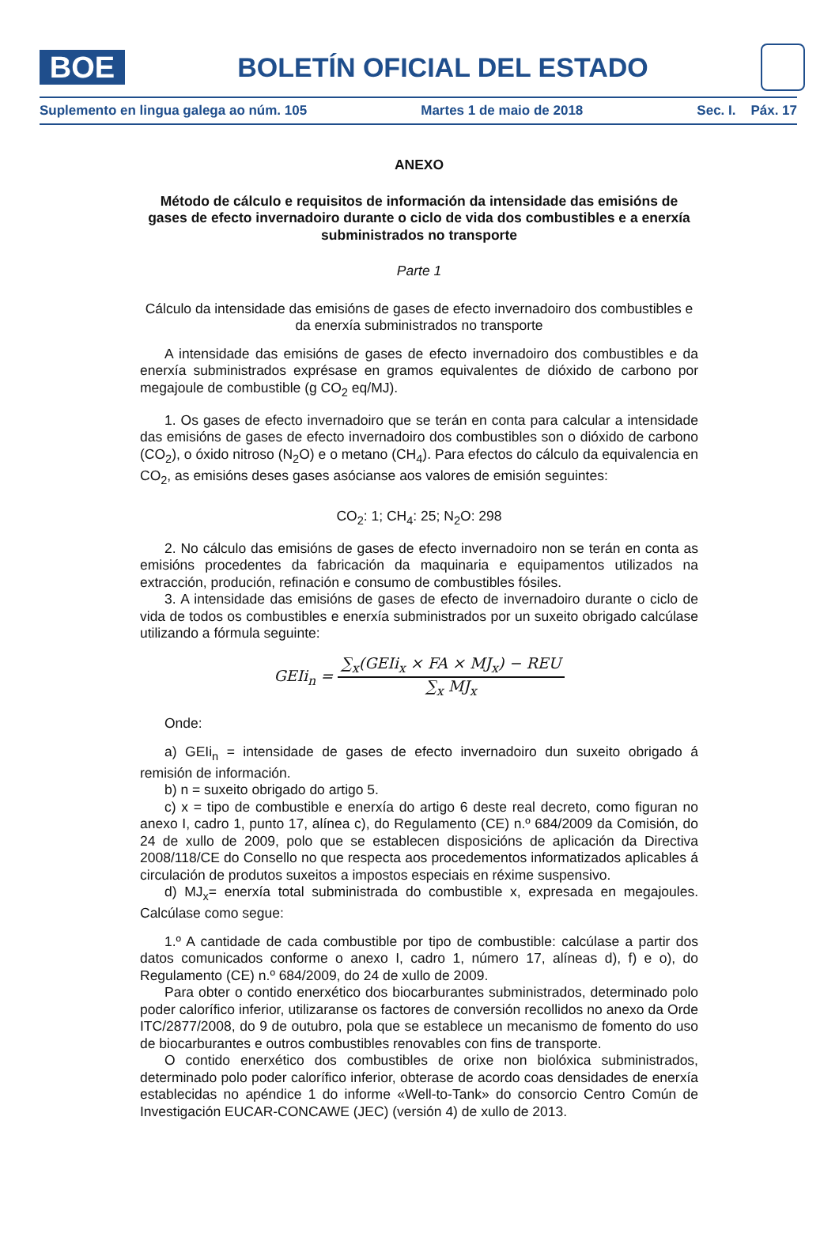BOE
BOLETÍN OFICIAL DEL ESTADO
Suplemento en lingua galega ao núm. 105 Martes 1 de maio de 2018 Sec. I. Páx. 17
ANEXO
Método de cálculo e requisitos de información da intensidade das emisións de gases de efecto invernadoiro durante o ciclo de vida dos combustibles e a enerxía subministrados no transporte
Parte 1
Cálculo da intensidade das emisións de gases de efecto invernadoiro dos combustibles e da enerxía subministrados no transporte
A intensidade das emisións de gases de efecto invernadoiro dos combustibles e da enerxía subministrados exprésase en gramos equivalentes de dióxido de carbono por megajoule de combustible (g CO<sub>2</sub> eq/MJ).
1. Os gases de efecto invernadoiro que se terán en conta para calcular a intensidade das emisións de gases de efecto invernadoiro dos combustibles son o dióxido de carbono (CO<sub>2</sub>), o óxido nitroso (N<sub>2</sub>O) e o metano (CH<sub>4</sub>). Para efectos do cálculo da equivalencia en CO<sub>2</sub>, as emisións deses gases asócianse aos valores de emisión seguintes:
CO<sub>2</sub>: 1; CH<sub>4</sub>: 25; N<sub>2</sub>O: 298
2. No cálculo das emisións de gases de efecto invernadoiro non se terán en conta as emisións procedentes da fabricación da maquinaria e equipamentos utilizados na extracción, produción, refinación e consumo de combustibles fósiles.
3. A intensidade das emisións de gases de efecto de invernadoiro durante o ciclo de vida de todos os combustibles e enerxía subministrados por un suxeito obrigado calcúlase utilizando a fórmula seguinte:
GEIi<sub>n</sub> = ∑<sub>x</sub>(GEIi<sub>x</sub> × FA × MJ<sub>x</sub>) − REU ∑<sub>x</sub> MJ<sub>x</sub>
Onde:
a) GEIi<sub>n</sub> = intensidade de gases de efecto invernadoiro dun suxeito obrigado á remisión de información.
b) n = suxeito obrigado do artigo 5.
c) x = tipo de combustible e enerxía do artigo 6 deste real decreto, como figuran no anexo I, cadro 1, punto 17, alínea c), do Regulamento (CE) n.º 684/2009 da Comisión, do 24 de xullo de 2009, polo que se establecen disposicións de aplicación da Directiva 2008/118/CE do Consello no que respecta aos procedementos informatizados aplicables á circulación de produtos suxeitos a impostos especiais en réxime suspensivo.
d) MJ<sub>x</sub>= enerxía total subministrada do combustible x, expresada en megajoules. Calcúlase como segue:
1.º A cantidade de cada combustible por tipo de combustible: calcúlase a partir dos datos comunicados conforme o anexo I, cadro 1, número 17, alíneas d), f) e o), do Regulamento (CE) n.º 684/2009, do 24 de xullo de 2009.
Para obter o contido enerxético dos biocarburantes subministrados, determinado polo poder calorífico inferior, utilizaranse os factores de conversión recollidos no anexo da Orde ITC/2877/2008, do 9 de outubro, pola que se establece un mecanismo de fomento do uso de biocarburantes e outros combustibles renovables con fins de transporte.
O contido enerxético dos combustibles de orixe non biolóxica subministrados, determinado polo poder calorífico inferior, obterase de acordo coas densidades de enerxía establecidas no apéndice 1 do informe «Well-to-Tank» do consorcio Centro Común de Investigación EUCAR-CONCAWE (JEC) (versión 4) de xullo de 2013.